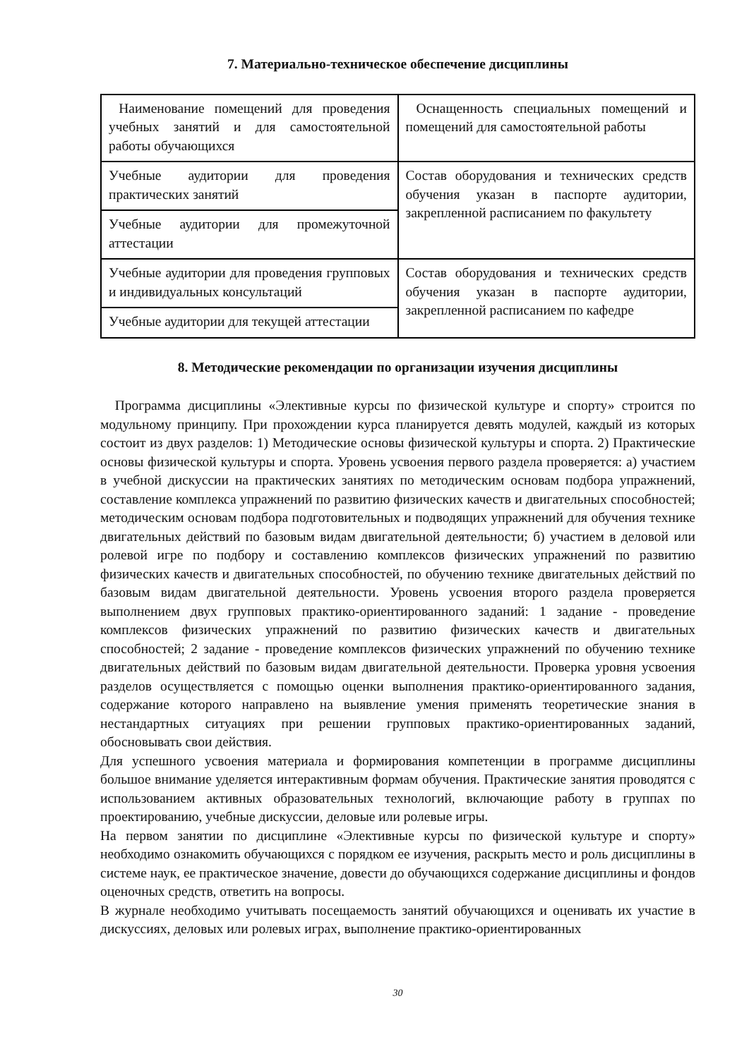7. Материально-техническое обеспечение дисциплины
| Наименование помещений для проведения учебных занятий и для самостоятельной работы обучающихся | Оснащенность специальных помещений и помещений для самостоятельной работы |
| Учебные аудитории для проведения практических занятий | Состав оборудования и технических средств обучения указан в паспорте аудитории, закрепленной расписанием по факультету |
| Учебные аудитории для промежуточной аттестации | |
| Учебные аудитории для проведения групповых и индивидуальных консультаций | Состав оборудования и технических средств обучения указан в паспорте аудитории, закрепленной расписанием по кафедре |
| Учебные аудитории для текущей аттестации | |
8. Методические рекомендации по организации изучения дисциплины
Программа дисциплины «Элективные курсы по физической культуре и спорту» строится по модульному принципу. При прохождении курса планируется девять модулей, каждый из которых состоит из двух разделов: 1) Методические основы физической культуры и спорта. 2) Практические основы физической культуры и спорта. Уровень усвоения первого раздела проверяется: а) участием в учебной дискуссии на практических занятиях по методическим основам подбора упражнений, составление комплекса упражнений по развитию физических качеств и двигательных способностей; методическим основам подбора подготовительных и подводящих упражнений для обучения технике двигательных действий по базовым видам двигательной деятельности; б) участием в деловой или ролевой игре по подбору и составлению комплексов физических упражнений по развитию физических качеств и двигательных способностей, по обучению технике двигательных действий по базовым видам двигательной деятельности. Уровень усвоения второго раздела проверяется выполнением двух групповых практико-ориентированного заданий: 1 задание - проведение комплексов физических упражнений по развитию физических качеств и двигательных способностей; 2 задание - проведение комплексов физических упражнений по обучению технике двигательных действий по базовым видам двигательной деятельности. Проверка уровня усвоения разделов осуществляется с помощью оценки выполнения практико-ориентированного задания, содержание которого направлено на выявление умения применять теоретические знания в нестандартных ситуациях при решении групповых практико-ориентированных заданий, обосновывать свои действия.
Для успешного усвоения материала и формирования компетенции в программе дисциплины большое внимание уделяется интерактивным формам обучения. Практические занятия проводятся с использованием активных образовательных технологий, включающие работу в группах по проектированию, учебные дискуссии, деловые или ролевые игры.
На первом занятии по дисциплине «Элективные курсы по физической культуре и спорту» необходимо ознакомить обучающихся с порядком ее изучения, раскрыть место и роль дисциплины в системе наук, ее практическое значение, довести до обучающихся содержание дисциплины и фондов оценочных средств, ответить на вопросы.
В журнале необходимо учитывать посещаемость занятий обучающихся и оценивать их участие в дискуссиях, деловых или ролевых играх, выполнение практико-ориентированных
30